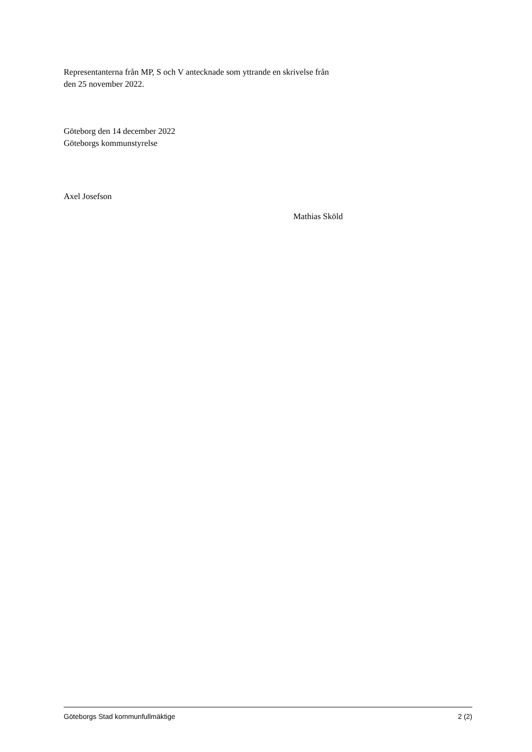Representanterna från MP, S och V antecknade som yttrande en skrivelse från
den 25 november 2022.
Göteborg den 14 december 2022
Göteborgs kommunstyrelse
Axel Josefson
Mathias Sköld
Göteborgs Stad kommunfullmäktige 2 (2)